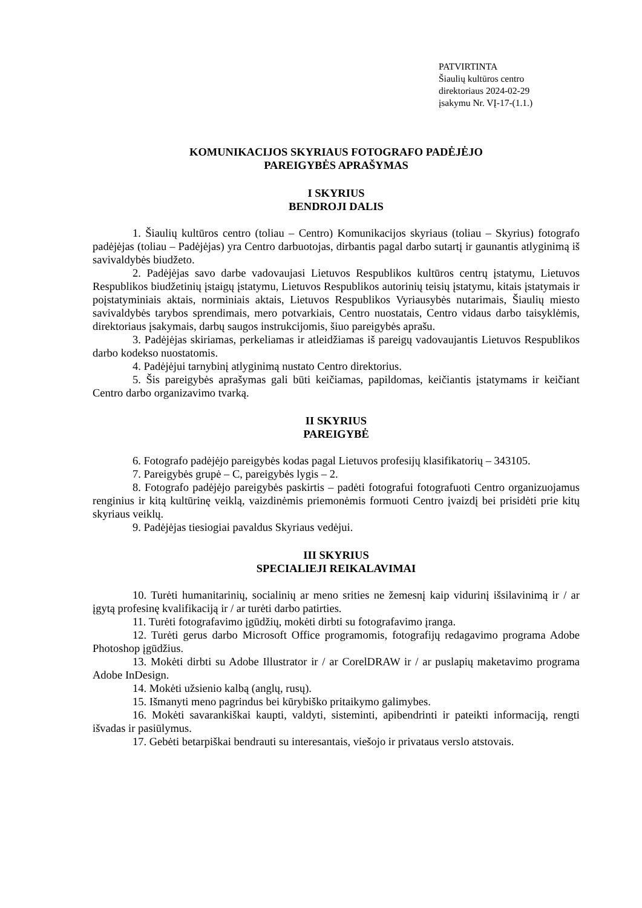PATVIRTINTA
Šiaulių kultūros centro
direktoriaus 2024-02-29
įsakymu Nr. VĮ-17-(1.1.)
KOMUNIKACIJOS SKYRIAUS FOTOGRAFO PADĖJĖJO
PAREIGYBĖS APRAŠYMAS
I SKYRIUS
BENDROJI DALIS
1. Šiaulių kultūros centro (toliau – Centro) Komunikacijos skyriaus (toliau – Skyrius) fotografo padėjėjas (toliau – Padėjėjas) yra Centro darbuotojas, dirbantis pagal darbo sutartį ir gaunantis atlyginimą iš savivaldybės biudžeto.
2. Padėjėjas savo darbe vadovaujasi Lietuvos Respublikos kultūros centrų įstatymu, Lietuvos Respublikos biudžetinių įstaigų įstatymu, Lietuvos Respublikos autorinių teisių įstatymu, kitais įstatymais ir poįstatyminiais aktais, norminiais aktais, Lietuvos Respublikos Vyriausybės nutarimais, Šiaulių miesto savivaldybės tarybos sprendimais, mero potvarkiais, Centro nuostatais, Centro vidaus darbo taisyklėmis, direktoriaus įsakymais, darbų saugos instrukcijomis, šiuo pareigybės aprašu.
3. Padėjėjas skiriamas, perkeliamas ir atleidžiamas iš pareigų vadovaujantis Lietuvos Respublikos darbo kodekso nuostatomis.
4. Padėjėjui tarnybinį atlyginimą nustato Centro direktorius.
5. Šis pareigybės aprašymas gali būti keičiamas, papildomas, keičiantis įstatymams ir keičiant Centro darbo organizavimo tvarką.
II SKYRIUS
PAREIGYBĖ
6. Fotografo padėjėjo pareigybės kodas pagal Lietuvos profesijų klasifikatorių – 343105.
7. Pareigybės grupė – C, pareigybės lygis – 2.
8. Fotografo padėjėjo pareigybės paskirtis – padėti fotografui fotografuoti Centro organizuojamus renginius ir kitą kultūrinę veiklą, vaizdinėmis priemonėmis formuoti Centro įvaizdį bei prisidėti prie kitų skyriaus veiklų.
9. Padėjėjas tiesiogiai pavaldus Skyriaus vedėjui.
III SKYRIUS
SPECIALIEJI REIKALAVIMAI
10. Turėti humanitarinių, socialinių ar meno srities ne žemesnį kaip vidurinį išsilavinimą ir / ar įgytą profesinę kvalifikaciją ir / ar turėti darbo patirties.
11. Turėti fotografavimo įgūdžių, mokėti dirbti su fotografavimo įranga.
12. Turėti gerus darbo Microsoft Office programomis, fotografijų redagavimo programa Adobe Photoshop įgūdžius.
13. Mokėti dirbti su Adobe Illustrator ir / ar CorelDRAW ir / ar puslapių maketavimo programa Adobe InDesign.
14. Mokėti užsienio kalbą (anglų, rusų).
15. Išmanyti meno pagrindus bei kūrybiško pritaikymo galimybes.
16. Mokėti savarankiškai kaupti, valdyti, sisteminti, apibendrinti ir pateikti informaciją, rengti išvadas ir pasiūlymus.
17. Gebėti betarpiškai bendrauti su interesantais, viešojo ir privataus verslo atstovais.